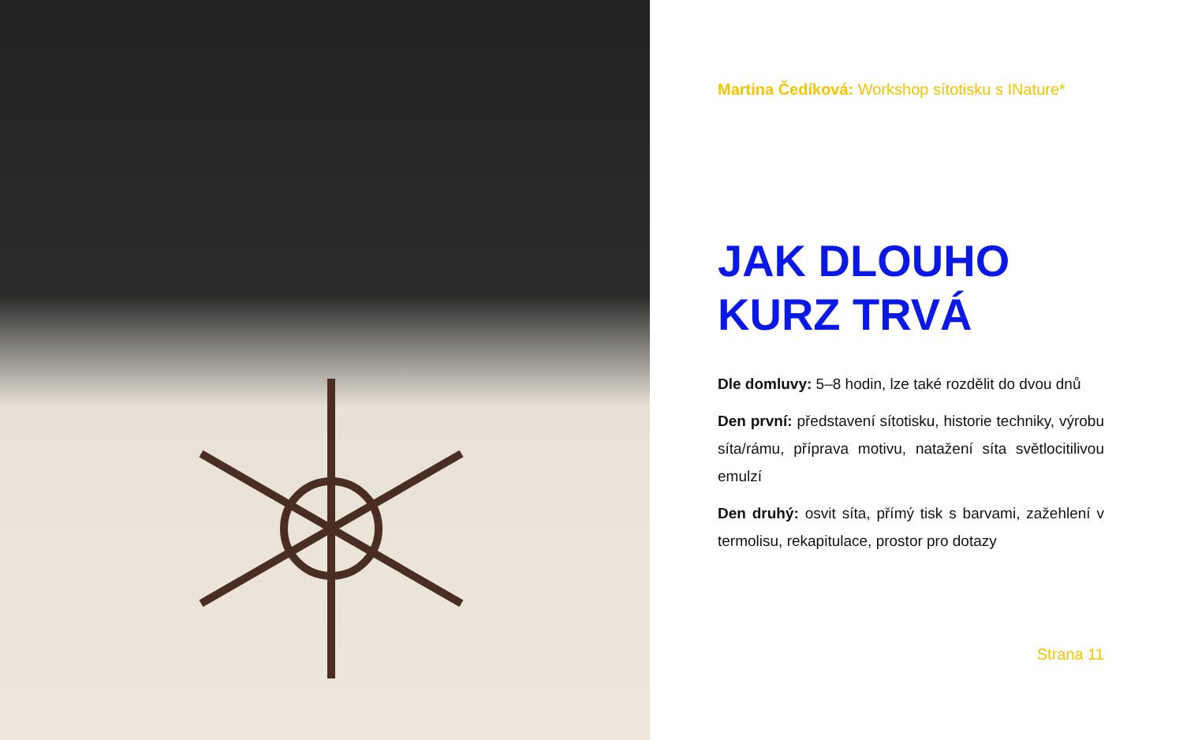Martina Čedíková: Workshop sítotisku s INature*
JAK DLOUHO
KURZ TRVÁ
Dle domluvy: 5–8 hodin, lze také rozdělit do dvou dnů
Den první: představení sítotisku, historie techniky, výrobu síta/rámu, příprava motivu, natažení síta světlocitilivou emulzí
Den druhý: osvit síta, přímý tisk s barvami, zažehlení v termolisu, rekapitulace, prostor pro dotazy
Strana 11